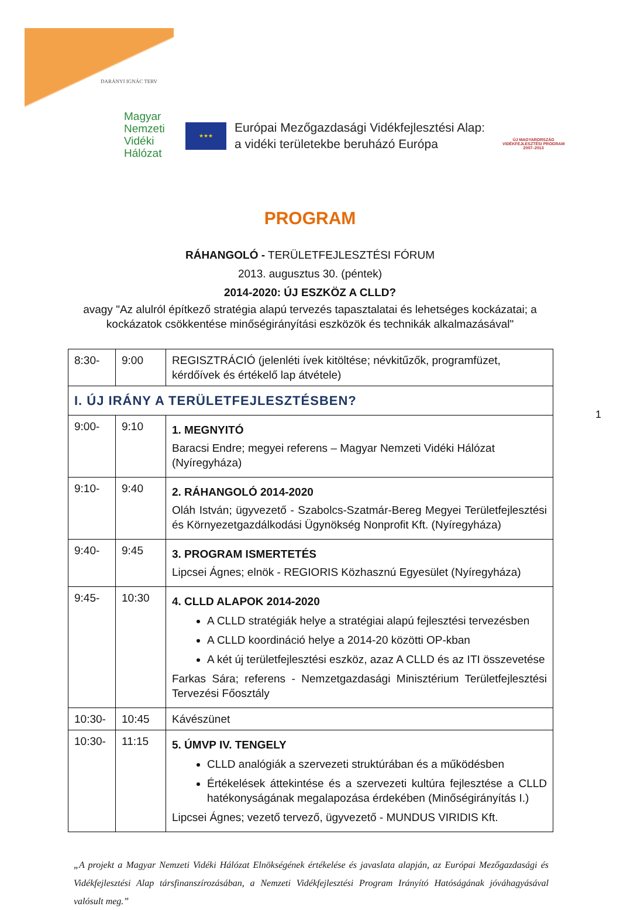DARÁNYI IGNÁC TERV
Magyar
Nemzeti
Vidéki
Hálózat
★★★
Európai Mezőgazdasági Vidékfejlesztési Alap:
a vidéki területekbe beruházó Európa
ÚJ MAGYARORSZÁG
VIDÉKFEJLESZTÉSI PROGRAM
2007–2013
PROGRAM
RÁHANGOLÓ - TERÜLETFEJLESZTÉSI FÓRUM
2013. augusztus 30. (péntek)
2014-2020: ÚJ ESZKÖZ A CLLD?
avagy "Az alulról építkező stratégia alapú tervezés tapasztalatai és lehetséges kockázatai; a
kockázatok csökkentése minőségirányítási eszközök és technikák alkalmazásával"
| 8:30- | 9:00 | REGISZTRÁCIÓ (jelenléti ívek kitöltése; névkitűzők, programfüzet, kérdőívek és értékelő lap átvétele) |
| I. ÚJ IRÁNY A TERÜLETFEJLESZTÉSBEN? | | |
| 9:00- | 9:10 | 1. MEGNYITÓ Baracsi Endre; megyei referens – Magyar Nemzeti Vidéki Hálózat (Nyíregyháza) |
| 9:10- | 9:40 | 2. RÁHANGOLÓ 2014-2020 Oláh István; ügyvezető - Szabolcs-Szatmár-Bereg Megyei Területfejlesztési és Környezetgazdálkodási Ügynökség Nonprofit Kft. (Nyíregyháza) |
| 9:40- | 9:45 | 3. PROGRAM ISMERTETÉS Lipcsei Ágnes; elnök - REGIORIS Közhasznú Egyesület (Nyíregyháza) |
| 9:45- | 10:30 | 4. CLLD ALAPOK 2014-2020 A CLLD stratégiák helye a stratégiai alapú fejlesztési tervezésben A CLLD koordináció helye a 2014-20 közötti OP-kban A két új területfejlesztési eszköz, azaz A CLLD és az ITI összevetése Farkas Sára; referens - Nemzetgazdasági Minisztérium Területfejlesztési Tervezési Főosztály |
| 10:30- | 10:45 | Kávészünet |
| 10:30- | 11:15 | 5. ÚMVP IV. TENGELY CLLD analógiák a szervezeti struktúrában és a működésben Értékelések áttekintése és a szervezeti kultúra fejlesztése a CLLD hatékonyságának megalapozása érdekében (Minőségirányítás I.) Lipcsei Ágnes; vezető tervező, ügyvezető - MUNDUS VIRIDIS Kft. |
„A projekt a Magyar Nemzeti Vidéki Hálózat Elnökségének értékelése és javaslata alapján, az Európai Mezőgazdasági és Vidékfejlesztési Alap társfinanszírozásában, a Nemzeti Vidékfejlesztési Program Irányító Hatóságának jóváhagyásával valósult meg.”
1